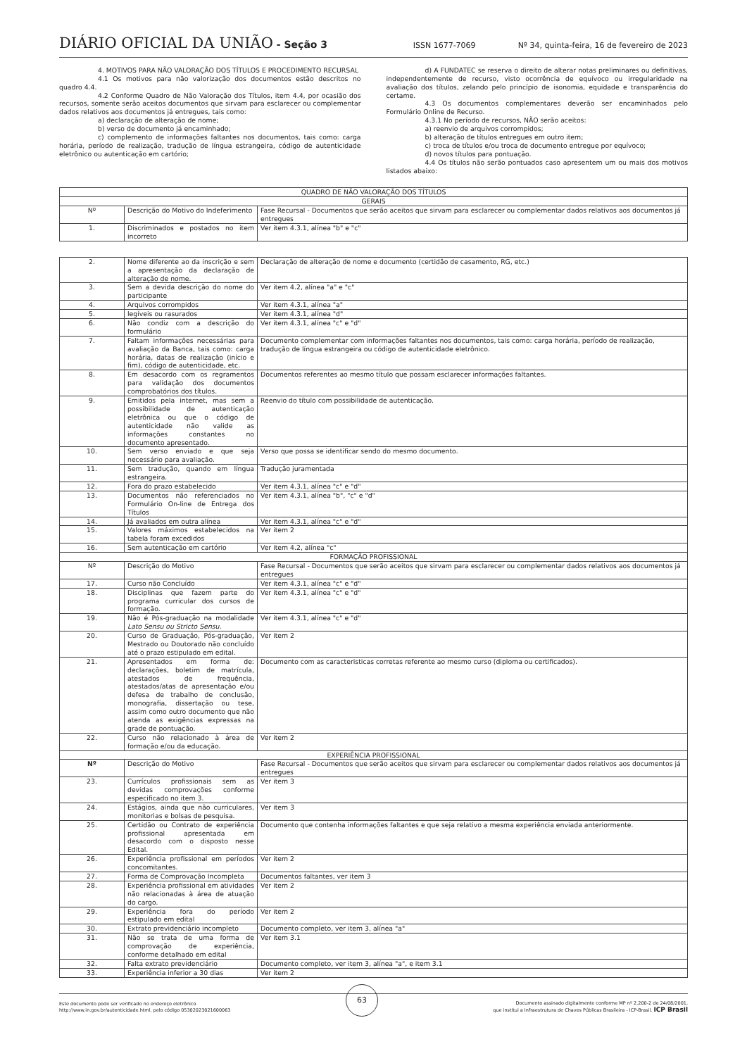DIÁRIO OFICIAL DA UNIÃO - Seção 3 ISSN 1677-7069 Nº 34, quinta-feira, 16 de fevereiro de 2023
4. MOTIVOS PARA NÃO VALORAÇÃO DOS TÍTULOS E PROCEDIMENTO RECURSAL
4.1 Os motivos para não valorização dos documentos estão descritos no quadro 4.4.
4.2 Conforme Quadro de Não Valoração dos Títulos, item 4.4, por ocasião dos recursos, somente serão aceitos documentos que sirvam para esclarecer ou complementar dados relativos aos documentos já entregues, tais como:
a) declaração de alteração de nome;
b) verso de documento já encaminhado;
c) complemento de informações faltantes nos documentos, tais como: carga horária, período de realização, tradução de língua estrangeira, código de autenticidade eletrônico ou autenticação em cartório;
d) A FUNDATEC se reserva o direito de alterar notas preliminares ou definitivas, independentemente de recurso, visto ocorrência de equívoco ou irregularidade na avaliação dos títulos, zelando pelo princípio de isonomia, equidade e transparência do certame.
4.3 Os documentos complementares deverão ser encaminhados pelo Formulário Online de Recurso.
4.3.1 No período de recursos, NÃO serão aceitos:
a) reenvio de arquivos corrompidos;
b) alteração de títulos entregues em outro item;
c) troca de títulos e/ou troca de documento entregue por equívoco;
d) novos títulos para pontuação.
4.4 Os títulos não serão pontuados caso apresentem um ou mais dos motivos listados abaixo:
| QUADRO DE NÃO VALORAÇÃO DOS TÍTULOS | | |
| --- | --- | --- |
| GERAIS | | |
| Nº | Descrição do Motivo do Indeferimento | Fase Recursal - Documentos que serão aceitos que sirvam para esclarecer ou complementar dados relativos aos documentos já entregues |
| 1. | Discriminados e postados no item incorreto | Ver item 4.3.1, alínea "b" e "c" |
| 2. | Nome diferente ao da inscrição e sem a apresentação da declaração de alteração de nome. | Declaração de alteração de nome e documento (certidão de casamento, RG, etc.) |
| 3. | Sem a devida descrição do nome do participante | Ver item 4.2, alínea "a" e "c" |
| 4. | Arquivos corrompidos | Ver item 4.3.1, alínea "a" |
| 5. | legíveis ou rasurados | Ver item 4.3.1, alínea "d" |
| 6. | Não condiz com a descrição do formulário | Ver item 4.3.1, alínea "c" e "d" |
| 7. | Faltam informações necessárias para avaliação da Banca, tais como: carga horária, datas de realização (início e fim), código de autenticidade, etc. | Documento complementar com informações faltantes nos documentos, tais como: carga horária, período de realização, tradução de língua estrangeira ou código de autenticidade eletrônico. |
| 8. | Em desacordo com os regramentos para validação dos documentos comprobatórios dos títulos. | Documentos referentes ao mesmo título que possam esclarecer informações faltantes. |
| 9. | Emitidos pela internet, mas sem a possibilidade de autenticação eletrônica ou que o código de autenticidade não valide as informações constantes no documento apresentado. | Reenvio do título com possibilidade de autenticação. |
| 10. | Sem verso enviado e que seja necessário para avaliação. | Verso que possa se identificar sendo do mesmo documento. |
| 11. | Sem tradução, quando em língua estrangeira. | Tradução juramentada |
| 12. | Fora do prazo estabelecido | Ver item 4.3.1, alínea "c" e "d" |
| 13. | Documentos não referenciados no Formulário On-line de Entrega dos Títulos | Ver item 4.3.1, alínea "b", "c" e "d" |
| 14. | Já avaliados em outra alínea | Ver item 4.3.1, alínea "c" e "d" |
| 15. | Valores máximos estabelecidos na tabela foram excedidos | Ver item 2 |
| 16. | Sem autenticação em cartório | Ver item 4.2, alínea "c" |
| FORMAÇÃO PROFISSIONAL | | |
| Nº | Descrição do Motivo | Fase Recursal - Documentos que serão aceitos que sirvam para esclarecer ou complementar dados relativos aos documentos já entregues |
| 17. | Curso não Concluído | Ver item 4.3.1, alínea "c" e "d" |
| 18. | Disciplinas que fazem parte do programa curricular dos cursos de formação. | Ver item 4.3.1, alínea "c" e "d" |
| 19. | Não é Pós-graduação na modalidade Lato Sensu ou Stricto Sensu. | Ver item 4.3.1, alínea "c" e "d" |
| 20. | Curso de Graduação, Pós-graduação, Mestrado ou Doutorado não concluído até o prazo estipulado em edital. | Ver item 2 |
| 21. | Apresentados em forma de: declarações, boletim de matrícula, atestados de frequência, atestados/atas de apresentação e/ou defesa de trabalho de conclusão, monografia, dissertação ou tese, assim como outro documento que não atenda as exigências expressas na grade de pontuação. | Documento com as caracteristicas corretas referente ao mesmo curso (diploma ou certificados). |
| 22. | Curso não relacionado à área de formação e/ou da educação. | Ver item 2 |
| EXPERIÊNCIA PROFISSIONAL | | |
| Nº | Descrição do Motivo | Fase Recursal - Documentos que serão aceitos que sirvam para esclarecer ou complementar dados relativos aos documentos já entregues |
| 23. | Currículos profissionais sem as devidas comprovações conforme especificado no item 3. | Ver item 3 |
| 24. | Estágios, ainda que não curriculares, monitorias e bolsas de pesquisa. | Ver item 3 |
| 25. | Certidão ou Contrato de experiência profissional apresentada em desacordo com o disposto nesse Edital. | Documento que contenha informações faltantes e que seja relativo a mesma experiência enviada anteriormente. |
| 26. | Experiência profissional em períodos concomitantes. | Ver item 2 |
| 27. | Forma de Comprovação Incompleta | Documentos faltantes, ver item 3 |
| 28. | Experiência profissional em atividades não relacionadas à área de atuação do cargo. | Ver item 2 |
| 29. | Experiência fora do período estipulado em edital | Ver item 2 |
| 30. | Extrato previdenciário incompleto | Documento completo, ver item 3, alínea "a" |
| 31. | Não se trata de uma forma de comprovação de experiência, conforme detalhado em edital | Ver item 3.1 |
| 32. | Falta extrato previdenciário | Documento completo, ver item 3, alínea "a", e item 3.1 |
| 33. | Experiência inferior a 30 dias | Ver item 2 |
Este documento pode ser verificado no endereço eletrônico
http://www.in.gov.br/autenticidade.html, pelo código 05302023021600063
63
Documento assinado digitalmente conforme MP nº 2.200-2 de 24/08/2001,
que institui a Infraestrutura de Chaves Públicas Brasileira - ICP-Brasil. ICP Brasil